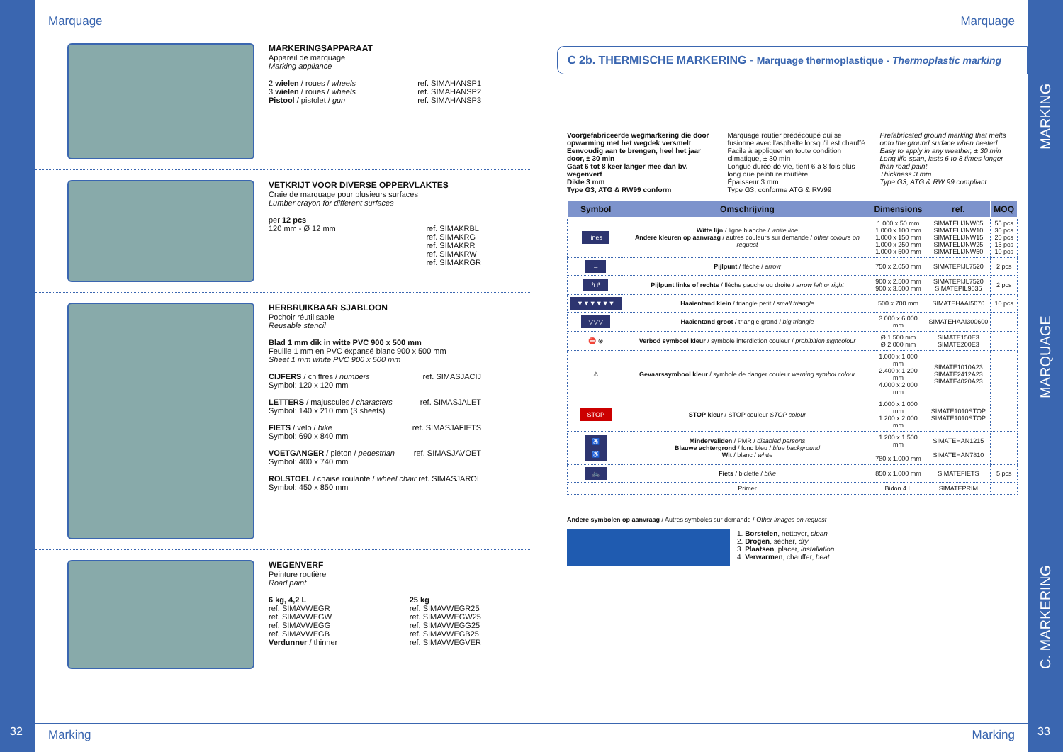32
Marquage
MARKERINGSAPPARAAT
Appareil de marquage
Marking appliance
2 wielen / roues / wheels ref. SIMAHANSP1
3 wielen / roues / wheels ref. SIMAHANSP2
Pistool / pistolet / gun ref. SIMAHANSP3
VETKRIJT VOOR DIVERSE OPPERVLAKTES
Craie de marquage pour plusieurs surfaces
Lumber crayon for different surfaces
per 12 pcs
120 mm - Ø 12 mm ref. SIMAKRBL
ref. SIMAKRG
ref. SIMAKRR
ref. SIMAKRW
ref. SIMAKRGR
HERBRUIKBAAR SJABLOON
Pochoir réutilisable
Reusable stencil
Blad 1 mm dik in witte PVC 900 x 500 mm
Feuille 1 mm en PVC éxpansé blanc 900 x 500 mm
Sheet 1 mm white PVC 900 x 500 mm
CIJFERS / chiffres / numbers
Symbol: 120 x 120 mm ref. SIMASJACIJ
LETTERS / majuscules / characters
Symbol: 140 x 210 mm (3 sheets) ref. SIMASJALET
FIETS / vélo / bike
Symbol: 690 x 840 mm ref. SIMASJAFIETS
VOETGANGER / piéton / pedestrian
Symbol: 400 x 740 mm ref. SIMASJAVOET
ROLSTOEL / chaise roulante / wheel chair
Symbol: 450 x 850 mm ref. SIMASJAROL
WEGENVERF
Peinture routière
Road paint
6 kg, 4,2 L
ref. SIMAVWEGR
ref. SIMAVWEGW
ref. SIMAVWEGG
ref. SIMAVWEGB 25 kg
ref. SIMAVWEGR25
ref. SIMAVWEGW25
ref. SIMAVWEGG25
ref. SIMAVWEGB25
Verdunner / thinner ref. SIMAVWEGVER
Marking
Marquage
C 2b. THERMISCHE MARKERING - Marquage thermoplastique - Thermoplastic marking
Voorgefabriceerde wegmarkering die door opwarming met het wegdek versmelt
Eenvoudig aan te brengen, heel het jaar door, ± 30 min
Gaat 6 tot 8 keer langer mee dan bv. wegenverf
Dikte 3 mm
Type G3, ATG & RW99 conform
Marquage routier prédécoupé qui se fusionne avec l'asphalte lorsqu'il est chauffé
Facile à appliquer en toute condition climatique, ± 30 min
Longue durée de vie, tient 6 à 8 fois plus long que peinture routière
Épaisseur 3 mm
Type G3, conforme ATG & RW99
Prefabricated ground marking that melts onto the ground surface when heated
Easy to apply in any weather, ± 30 min
Long life-span, lasts 6 to 8 times longer than road paint
Thickness 3 mm
Type G3, ATG & RW 99 compliant
| Symbol | Omschrijving | Dimensions | ref. | MOQ |
| --- | --- | --- | --- | --- |
| lines | Witte lijn / ligne blanche / white line Andere kleuren op aanvraag / autres couleurs sur demande / other colours on request | 1.000 x 50 mm 1.000 x 100 mm 1.000 x 150 mm 1.000 x 250 mm 1.000 x 500 mm | SIMATELIJNW05 SIMATELIJNW10 SIMATELIJNW15 SIMATELIJNW25 SIMATELIJNW50 | 55 pcs 30 pcs 20 pcs 15 pcs 10 pcs |
| → | Pijlpunt / flèche / arrow | 750 x 2.050 mm | SIMATEPIJL7520 | 2 pcs |
| ↰↱ | Pijlpunt links of rechts / flèche gauche ou droite / arrow left or right | 900 x 2.500 mm 900 x 3.500 mm | SIMATEPIJL7520 SIMATEPIL9035 | 2 pcs |
| ▼▼▼▼▼▼ | Haaientand klein / triangle petit / small triangle | 500 x 700 mm | SIMATEHAAI5070 | 10 pcs |
| ▽▽▽ | Haaientand groot / triangle grand / big triangle | 3.000 x 6.000 mm | SIMATEHAAI300600 | |
| ⛔ ⊗ | Verbod symbool kleur / symbole interdiction couleur / prohibition signcolour | Ø 1.500 mm Ø 2.000 mm | SIMATE150E3 SIMATE200E3 | |
| ⚠ | Gevaarssymbool kleur / symbole de danger couleur warning symbol colour | 1.000 x 1.000 mm 2.400 x 1.200 mm 4.000 x 2.000 mm | SIMATE1010A23 SIMATE2412A23 SIMATE4020A23 | |
| STOP | STOP kleur / STOP couleur STOP colour | 1.000 x 1.000 mm 1.200 x 2.000 mm | SIMATE1010STOP SIMATE1010STOP | |
| ♿ ♿ | Mindervaliden / PMR / disabled persons Blauwe achtergrond / fond bleu / blue background Wit / blanc / white | 1.200 x 1.500 mm 780 x 1.000 mm | SIMATEHAN1215 SIMATEHAN7810 | |
| 🚲 | Fiets / biclette / bike | 850 x 1.000 mm | SIMATEFIETS | 5 pcs |
| | Primer | Bidon 4 L | SIMATEPRIM | |
Andere symbolen op aanvraag / Autres symboles sur demande / Other images on request
1. Borstelen, nettoyer, clean
2. Drogen, sécher, dry
3. Plaatsen, placer, installation
4. Verwarmen, chauffer, heat
Marking
C. MARKERING MARQUAGE MARKING
33